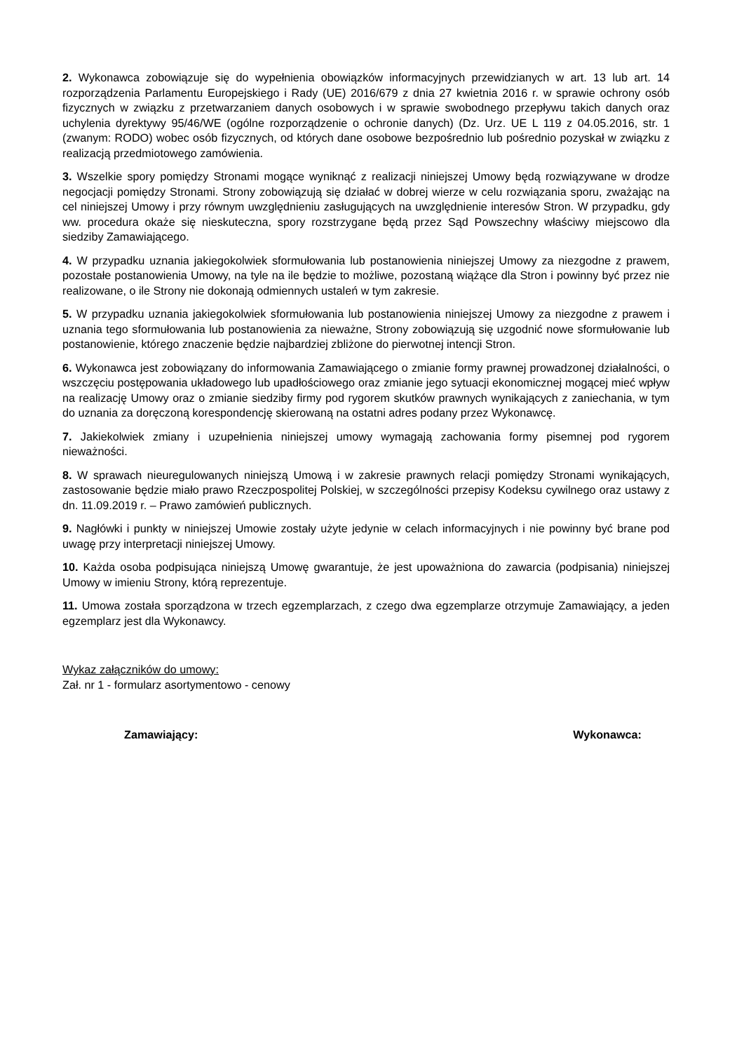2. Wykonawca zobowiązuje się do wypełnienia obowiązków informacyjnych przewidzianych w art. 13 lub art. 14 rozporządzenia Parlamentu Europejskiego i Rady (UE) 2016/679 z dnia 27 kwietnia 2016 r. w sprawie ochrony osób fizycznych w związku z przetwarzaniem danych osobowych i w sprawie swobodnego przepływu takich danych oraz uchylenia dyrektywy 95/46/WE (ogólne rozporządzenie o ochronie danych) (Dz. Urz. UE L 119 z 04.05.2016, str. 1 (zwanym: RODO) wobec osób fizycznych, od których dane osobowe bezpośrednio lub pośrednio pozyskał w związku z realizacją przedmiotowego zamówienia.
3. Wszelkie spory pomiędzy Stronami mogące wyniknąć z realizacji niniejszej Umowy będą rozwiązywane w drodze negocjacji pomiędzy Stronami. Strony zobowiązują się działać w dobrej wierze w celu rozwiązania sporu, zważając na cel niniejszej Umowy i przy równym uwzględnieniu zasługujących na uwzględnienie interesów Stron. W przypadku, gdy ww. procedura okaże się nieskuteczna, spory rozstrzygane będą przez Sąd Powszechny właściwy miejscowo dla siedziby Zamawiającego.
4. W przypadku uznania jakiegokolwiek sformułowania lub postanowienia niniejszej Umowy za niezgodne z prawem, pozostałe postanowienia Umowy, na tyle na ile będzie to możliwe, pozostaną wiążące dla Stron i powinny być przez nie realizowane, o ile Strony nie dokonają odmiennych ustaleń w tym zakresie.
5. W przypadku uznania jakiegokolwiek sformułowania lub postanowienia niniejszej Umowy za niezgodne z prawem i uznania tego sformułowania lub postanowienia za nieważne, Strony zobowiązują się uzgodnić nowe sformułowanie lub postanowienie, którego znaczenie będzie najbardziej zbliżone do pierwotnej intencji Stron.
6. Wykonawca jest zobowiązany do informowania Zamawiającego o zmianie formy prawnej prowadzonej działalności, o wszczęciu postępowania układowego lub upadłościowego oraz zmianie jego sytuacji ekonomicznej mogącej mieć wpływ na realizację Umowy oraz o zmianie siedziby firmy pod rygorem skutków prawnych wynikających z zaniechania, w tym do uznania za doręczoną korespondencję skierowaną na ostatni adres podany przez Wykonawcę.
7. Jakiekolwiek zmiany i uzupełnienia niniejszej umowy wymagają zachowania formy pisemnej pod rygorem nieważności.
8. W sprawach nieuregulowanych niniejszą Umową i w zakresie prawnych relacji pomiędzy Stronami wynikających, zastosowanie będzie miało prawo Rzeczpospolitej Polskiej, w szczególności przepisy Kodeksu cywilnego oraz ustawy z dn. 11.09.2019 r. – Prawo zamówień publicznych.
9. Nagłówki i punkty w niniejszej Umowie zostały użyte jedynie w celach informacyjnych i nie powinny być brane pod uwagę przy interpretacji niniejszej Umowy.
10. Każda osoba podpisująca niniejszą Umowę gwarantuje, że jest upoważniona do zawarcia (podpisania) niniejszej Umowy w imieniu Strony, którą reprezentuje.
11. Umowa została sporządzona w trzech egzemplarzach, z czego dwa egzemplarze otrzymuje Zamawiający, a jeden egzemplarz jest dla Wykonawcy.
Wykaz załączników do umowy:
Zał. nr 1 - formularz asortymentowo - cenowy
Zamawiający: Wykonawca: